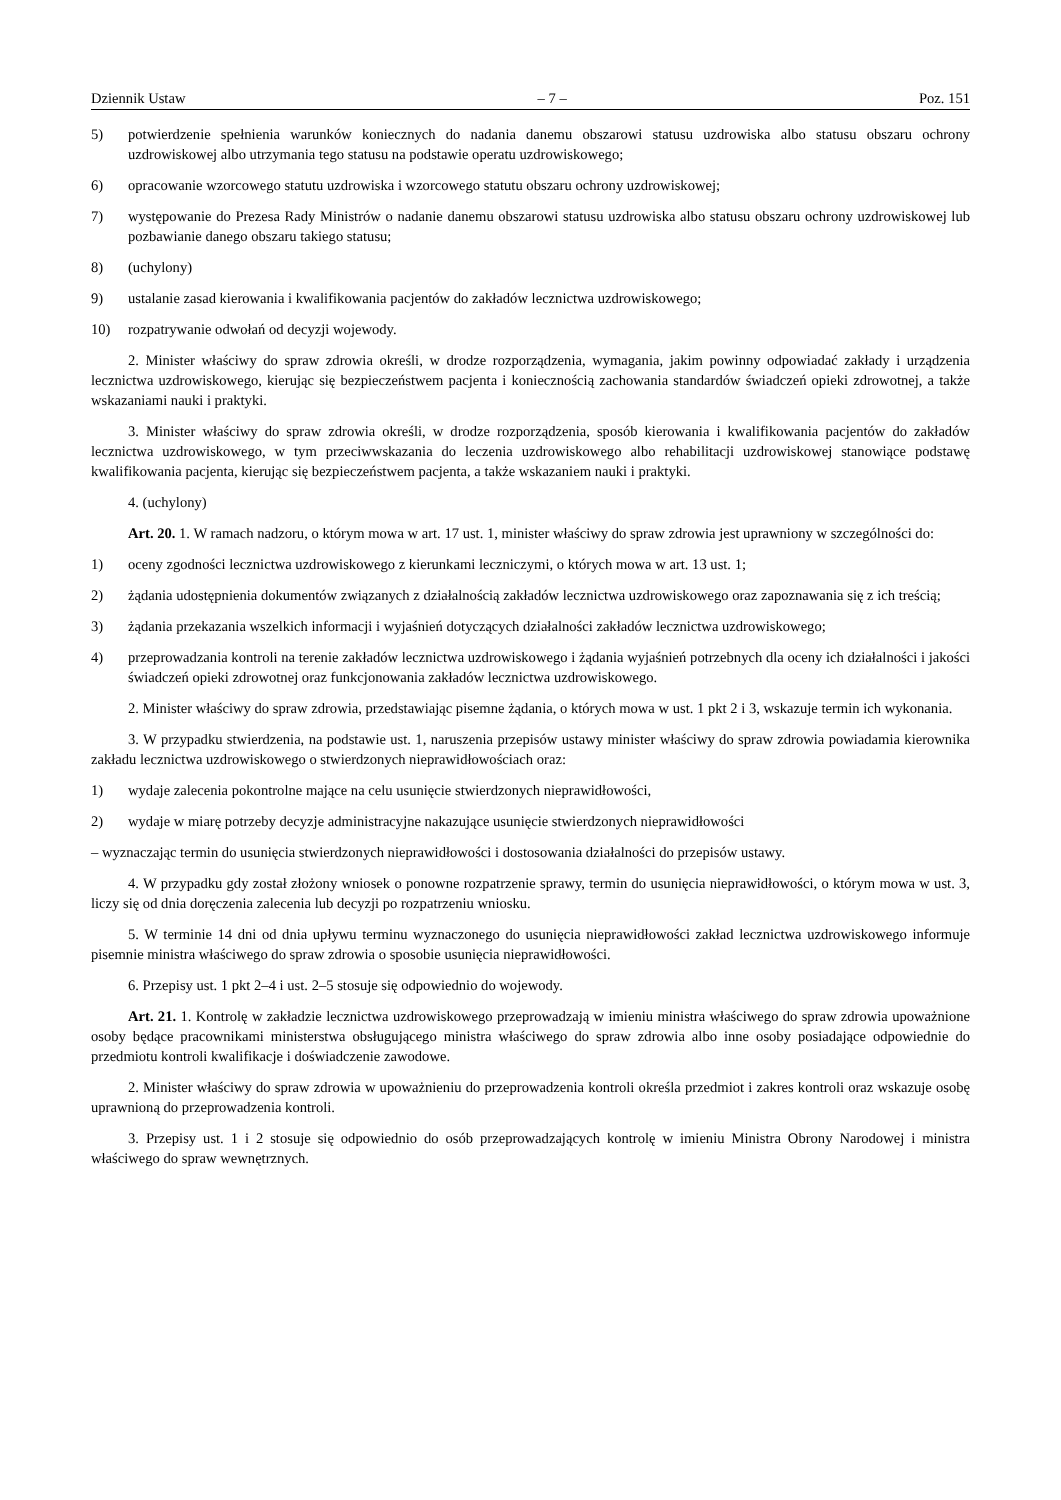Dziennik Ustaw – 7 – Poz. 151
5) potwierdzenie spełnienia warunków koniecznych do nadania danemu obszarowi statusu uzdrowiska albo statusu obszaru ochrony uzdrowiskowej albo utrzymania tego statusu na podstawie operatu uzdrowiskowego;
6) opracowanie wzorcowego statutu uzdrowiska i wzorcowego statutu obszaru ochrony uzdrowiskowej;
7) występowanie do Prezesa Rady Ministrów o nadanie danemu obszarowi statusu uzdrowiska albo statusu obszaru ochrony uzdrowiskowej lub pozbawianie danego obszaru takiego statusu;
8) (uchylony)
9) ustalanie zasad kierowania i kwalifikowania pacjentów do zakładów lecznictwa uzdrowiskowego;
10) rozpatrywanie odwołań od decyzji wojewody.
2. Minister właściwy do spraw zdrowia określi, w drodze rozporządzenia, wymagania, jakim powinny odpowiadać zakłady i urządzenia lecznictwa uzdrowiskowego, kierując się bezpieczeństwem pacjenta i koniecznością zachowania standardów świadczeń opieki zdrowotnej, a także wskazaniami nauki i praktyki.
3. Minister właściwy do spraw zdrowia określi, w drodze rozporządzenia, sposób kierowania i kwalifikowania pacjentów do zakładów lecznictwa uzdrowiskowego, w tym przeciwwskazania do leczenia uzdrowiskowego albo rehabilitacji uzdrowiskowej stanowiące podstawę kwalifikowania pacjenta, kierując się bezpieczeństwem pacjenta, a także wskazaniem nauki i praktyki.
4. (uchylony)
Art. 20. 1. W ramach nadzoru, o którym mowa w art. 17 ust. 1, minister właściwy do spraw zdrowia jest uprawniony w szczególności do:
1) oceny zgodności lecznictwa uzdrowiskowego z kierunkami leczniczymi, o których mowa w art. 13 ust. 1;
2) żądania udostępnienia dokumentów związanych z działalnością zakładów lecznictwa uzdrowiskowego oraz zapoznawania się z ich treścią;
3) żądania przekazania wszelkich informacji i wyjaśnień dotyczących działalności zakładów lecznictwa uzdrowiskowego;
4) przeprowadzania kontroli na terenie zakładów lecznictwa uzdrowiskowego i żądania wyjaśnień potrzebnych dla oceny ich działalności i jakości świadczeń opieki zdrowotnej oraz funkcjonowania zakładów lecznictwa uzdrowiskowego.
2. Minister właściwy do spraw zdrowia, przedstawiając pisemne żądania, o których mowa w ust. 1 pkt 2 i 3, wskazuje termin ich wykonania.
3. W przypadku stwierdzenia, na podstawie ust. 1, naruszenia przepisów ustawy minister właściwy do spraw zdrowia powiadamia kierownika zakładu lecznictwa uzdrowiskowego o stwierdzonych nieprawidłowościach oraz:
1) wydaje zalecenia pokontrolne mające na celu usunięcie stwierdzonych nieprawidłowości,
2) wydaje w miarę potrzeby decyzje administracyjne nakazujące usunięcie stwierdzonych nieprawidłowości
– wyznaczając termin do usunięcia stwierdzonych nieprawidłowości i dostosowania działalności do przepisów ustawy.
4. W przypadku gdy został złożony wniosek o ponowne rozpatrzenie sprawy, termin do usunięcia nieprawidłowości, o którym mowa w ust. 3, liczy się od dnia doręczenia zalecenia lub decyzji po rozpatrzeniu wniosku.
5. W terminie 14 dni od dnia upływu terminu wyznaczonego do usunięcia nieprawidłowości zakład lecznictwa uzdrowiskowego informuje pisemnie ministra właściwego do spraw zdrowia o sposobie usunięcia nieprawidłowości.
6. Przepisy ust. 1 pkt 2–4 i ust. 2–5 stosuje się odpowiednio do wojewody.
Art. 21. 1. Kontrolę w zakładzie lecznictwa uzdrowiskowego przeprowadzają w imieniu ministra właściwego do spraw zdrowia upoważnione osoby będące pracownikami ministerstwa obsługującego ministra właściwego do spraw zdrowia albo inne osoby posiadające odpowiednie do przedmiotu kontroli kwalifikacje i doświadczenie zawodowe.
2. Minister właściwy do spraw zdrowia w upoważnieniu do przeprowadzenia kontroli określa przedmiot i zakres kontroli oraz wskazuje osobę uprawnioną do przeprowadzenia kontroli.
3. Przepisy ust. 1 i 2 stosuje się odpowiednio do osób przeprowadzających kontrolę w imieniu Ministra Obrony Narodowej i ministra właściwego do spraw wewnętrznych.